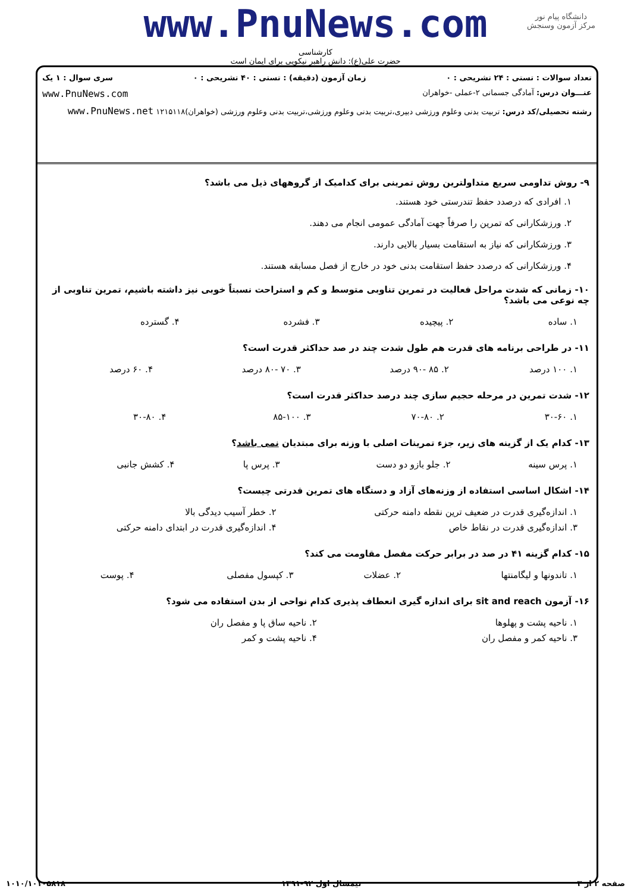www.PnuNews.com
کارشناسی
حضرت علی(ع): دانش راهبر نیکویی برای ایمان است
دانشگاه پیام نور
مرکز آزمون وسنجش
تعداد سوالات : تستی : ۲۴ تشریحی : ۰ زمان آزمون (دقیقه) : تستی : ۴۰ تشریحی : ۰ سری سوال : ۱ یک
عنـــوان درس: آمادگی جسمانی ۲-عملی -خواهران www.PnuNews.com
رشته تحصیلی/کد درس: تربیت بدنی وعلوم ورزشی دبیری،تربیت بدنی وعلوم ورزشی،تربیت بدنی وعلوم ورزشی (خواهران)۱۲۱۵۱۱۸ www.PnuNews.net
۹- روش تداومی سریع متداولترین روش تمرینی برای کدامیک از گروههای ذیل می باشد؟
۱. افرادی که درصدد حفظ تندرستی خود هستند.
۲. ورزشکارانی که تمرین را صرفاً جهت آمادگی عمومی انجام می دهند.
۳. ورزشکارانی که نیاز به استقامت بسیار بالایی دارند.
۴. ورزشکارانی که درصدد حفظ استقامت بدنی خود در خارج از فصل مسابقه هستند.
۱۰- زمانی که شدت مراحل فعالیت در تمرین تناوبی متوسط و کم و استراحت نسبتاً خوبی نیز داشته باشیم، تمرین تناوبی از چه نوعی می باشد؟
| ۱. ساده | ۲. پیچیده | ۳. فشرده | ۴. گسترده |
۱۱- در طراحی برنامه های قدرت هم طول شدت چند در صد حداکثر قدرت است؟
| ۱. ۱۰۰ درصد | ۲. ۸۵ -۹۰ درصد | ۳. ۷۰ -۸۰ درصد | ۴. ۶۰ درصد |
۱۲- شدت تمرین در مرحله حجیم سازی چند درصد حداکثر قدرت است؟
| ۱. ۳۰-۶۰ | ۲. ۷۰-۸۰ | ۳. ۸۵-۱۰۰ | ۴. ۳۰-۸۰ |
۱۳- کدام یک از گزینه های زیر، جزء تمرینات اصلی با وزنه برای مبتدیان نمی باشد؟
| ۱. پرس سینه | ۲. جلو بازو دو دست | ۳. پرس پا | ۴. کشش جانبی |
۱۴- اشکال اساسی استفاده از وزنه‌های آزاد و دستگاه های تمرین قدرتی چیست؟
| ۱. اندازه‌گیری قدرت در ضعیف ترین نقطه دامنه حرکتی | ۲. خطر آسیب دیدگی بالا |
| ۳. اندازه‌گیری قدرت در نقاط خاص | ۴. اندازه‌گیری قدرت در ابتدای دامنه حرکتی |
۱۵- کدام گزینه ۴۱ در صد در برابر حرکت مفصل مقاومت می کند؟
| ۱. تاندونها و لیگامنتها | ۲. عضلات | ۳. کپسول مفصلی | ۴. پوست |
۱۶- آزمون sit and reach برای اندازه گیری انعطاف پذیری کدام نواحی از بدن استفاده می شود؟
| ۱. ناحیه پشت و پهلوها | ۲. ناحیه ساق پا و مفصل ران |
| ۳. ناحیه کمر و مفصل ران | ۴. ناحیه پشت و کمر |
صفحه ۲ از ۳ نیمسال اول ۹۲-۱۳۹۱ ۱۰۱۰/۱۰۱۰۵۸۱۸